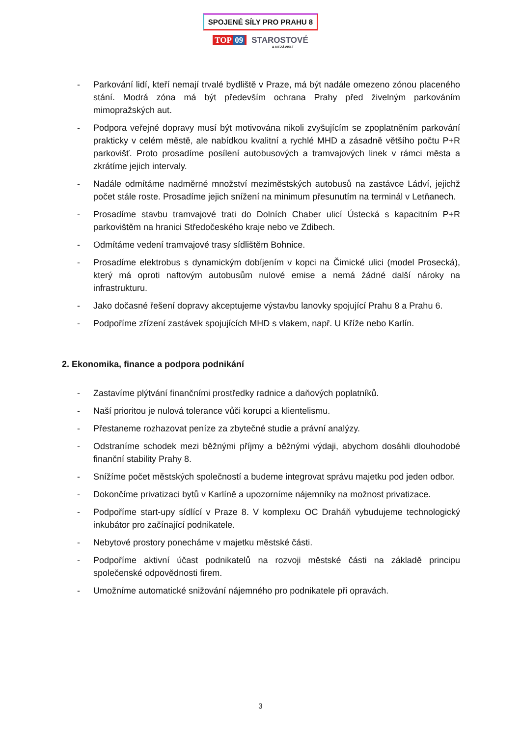SPOJENÉ SÍLY PRO PRAHU 8
TOP 09 STAROSTOVÉ
A NEZÁVISLÍ
- Parkování lidí, kteří nemají trvalé bydliště v Praze, má být nadále omezeno zónou placeného stání. Modrá zóna má být především ochrana Prahy před živelným parkováním mimopražských aut.
- Podpora veřejné dopravy musí být motivována nikoli zvyšujícím se zpoplatněním parkování prakticky v celém městě, ale nabídkou kvalitní a rychlé MHD a zásadně většího počtu P+R parkovišť. Proto prosadíme posílení autobusových a tramvajových linek v rámci města a zkrátíme jejich intervaly.
- Nadále odmítáme nadměrné množství meziměstských autobusů na zastávce Ládví, jejichž počet stále roste. Prosadíme jejich snížení na minimum přesunutím na terminál v Letňanech.
- Prosadíme stavbu tramvajové trati do Dolních Chaber ulicí Ústecká s kapacitním P+R parkovištěm na hranici Středočeského kraje nebo ve Zdibech.
- Odmítáme vedení tramvajové trasy sídlištěm Bohnice.
- Prosadíme elektrobus s dynamickým dobíjením v kopci na Čimické ulici (model Prosecká), který má oproti naftovým autobusům nulové emise a nemá žádné další nároky na infrastrukturu.
- Jako dočasné řešení dopravy akceptujeme výstavbu lanovky spojující Prahu 8 a Prahu 6.
- Podpoříme zřízení zastávek spojujících MHD s vlakem, např. U Kříže nebo Karlín.
2. Ekonomika, finance a podpora podnikání
- Zastavíme plýtvání finančními prostředky radnice a daňových poplatníků.
- Naší prioritou je nulová tolerance vůči korupci a klientelismu.
- Přestaneme rozhazovat peníze za zbytečné studie a právní analýzy.
- Odstraníme schodek mezi běžnými příjmy a běžnými výdaji, abychom dosáhli dlouhodobé finanční stability Prahy 8.
- Snížíme počet městských společností a budeme integrovat správu majetku pod jeden odbor.
- Dokončíme privatizaci bytů v Karlíně a upozorníme nájemníky na možnost privatizace.
- Podpoříme start-upy sídlící v Praze 8. V komplexu OC Draháň vybudujeme technologický inkubátor pro začínající podnikatele.
- Nebytové prostory ponecháme v majetku městské části.
- Podpoříme aktivní účast podnikatelů na rozvoji městské části na základě principu společenské odpovědnosti firem.
- Umožníme automatické snižování nájemného pro podnikatele při opravách.
3